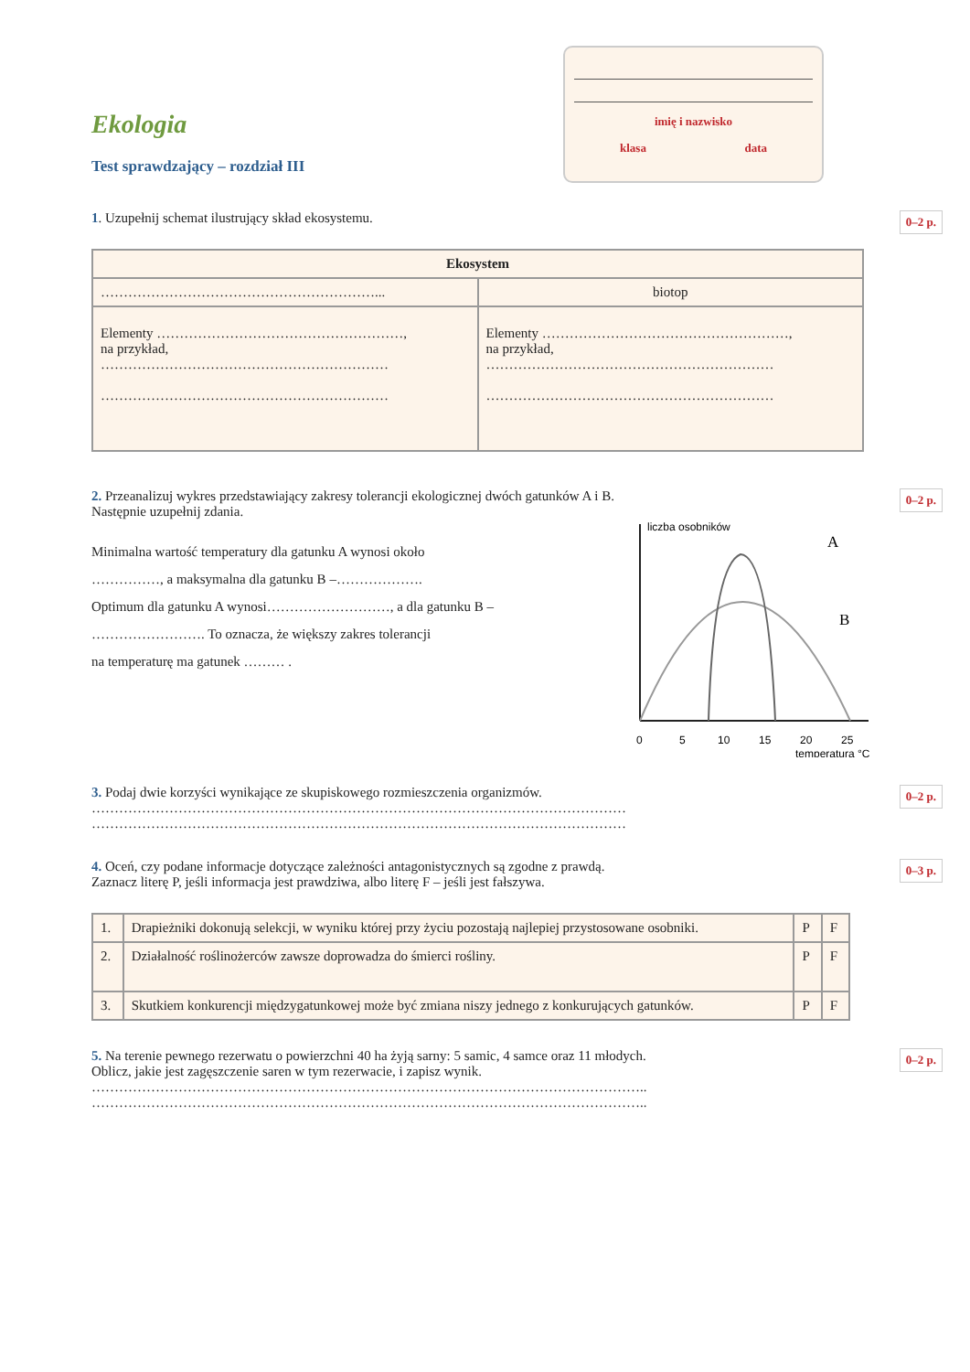Ekologia
Test sprawdzający – rozdział III
imię i nazwisko
klasa data
0–2 p. 1. Uzupełnij schemat ilustrujący skład ekosystemu.
| Ekosystem | |
| --- | --- |
| ……………………………………………………... | biotop |
| Elementy ………………………………………………, na przykład, ……………………………………………………… ……………………………………………………… | Elementy ………………………………………………, na przykład, ……………………………………………………… ……………………………………………………… |
0–2 p. 2. Przeanalizuj wykres przedstawiający zakresy tolerancji ekologicznej dwóch gatunków A i B.
Następnie uzupełnij zdania.
Minimalna wartość temperatury dla gatunku A wynosi około
……………, a maksymalna dla gatunku B –……………….
Optimum dla gatunku A wynosi………………………, a dla gatunku B –
……………………. To oznacza, że większy zakres tolerancji
na temperaturę ma gatunek ……… .
liczba osobników
A
B
0
5
10
15
20
25
temperatura °C
0–2 p. 3. Podaj dwie korzyści wynikające ze skupiskowego rozmieszczenia organizmów.
………………………………………………………………………………………………………
………………………………………………………………………………………………………
0–3 p. 4. Oceń, czy podane informacje dotyczące zależności antagonistycznych są zgodne z prawdą.
Zaznacz literę P, jeśli informacja jest prawdziwa, albo literę F – jeśli jest fałszywa.
| 1. | Drapieżniki dokonują selekcji, w wyniku której przy życiu pozostają najlepiej przystosowane osobniki. | P | F |
| 2. | Działalność roślinożerców zawsze doprowadza do śmierci rośliny. | P | F |
| 3. | Skutkiem konkurencji międzygatunkowej może być zmiana niszy jednego z konkurujących gatunków. | P | F |
0–2 p. 5. Na terenie pewnego rezerwatu o powierzchni 40 ha żyją sarny: 5 samic, 4 samce oraz 11 młodych.
Oblicz, jakie jest zagęszczenie saren w tym rezerwacie, i zapisz wynik.
…………………………………………………………………………………………………………..
…………………………………………………………………………………………………………..